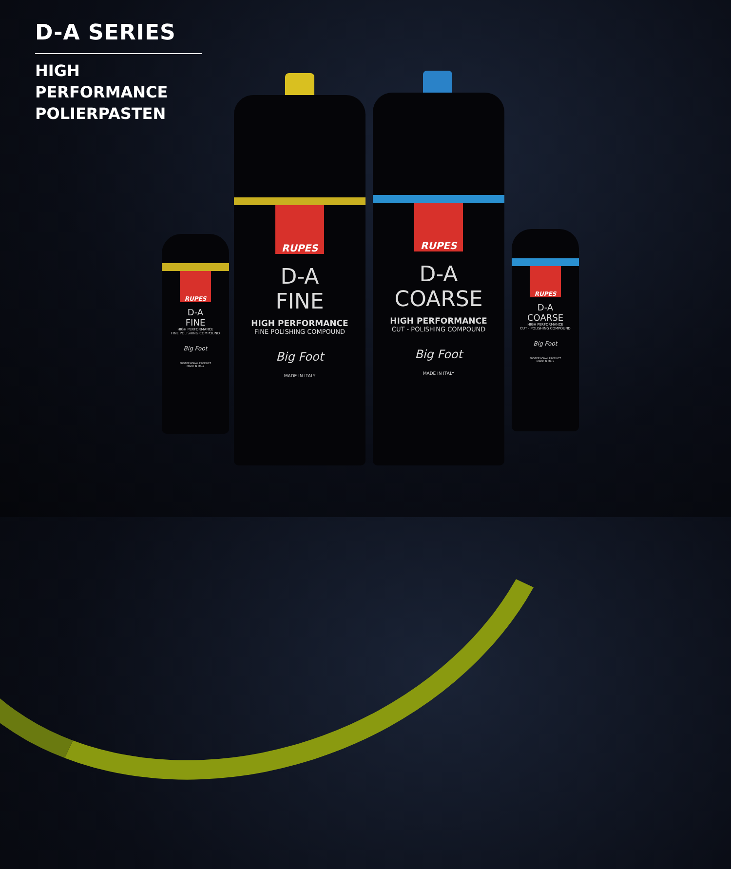D-A SERIES
HIGH PERFORMANCE
POLIERPASTEN
RUPES
D-A
FINE
HIGH PERFORMANCE
FINE POLISHING COMPOUND
Big Foot
MADE IN ITALY
RUPES
D-A
COARSE
HIGH PERFORMANCE
CUT - POLISHING COMPOUND
Big Foot
MADE IN ITALY
RUPES
D-A
FINE
HIGH PERFORMANCE
FINE POLISHING COMPOUND
Big Foot
PROFESSIONAL PRODUCT
MADE IN ITALY
RUPES
D-A
COARSE
HIGH PERFORMANCE
CUT - POLISHING COMPOUND
Big Foot
PROFESSIONAL PRODUCT
MADE IN ITALY